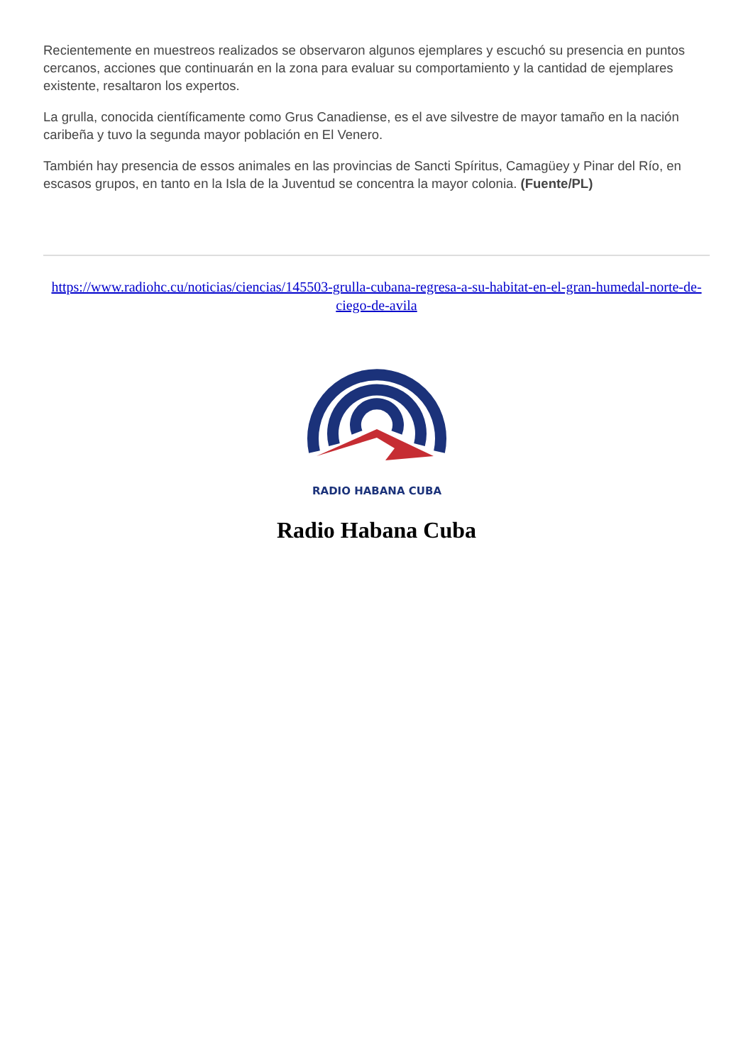Recientemente en muestreos realizados se observaron algunos ejemplares y escuchó su presencia en puntos cercanos, acciones que continuarán en la zona para evaluar su comportamiento y la cantidad de ejemplares existente, resaltaron los expertos.
La grulla, conocida científicamente como Grus Canadiense, es el ave silvestre de mayor tamaño en la nación caribeña y tuvo la segunda mayor población en El Venero.
También hay presencia de essos animales en las provincias de Sancti Spíritus, Camagüey y Pinar del Río, en escasos grupos, en tanto en la Isla de la Juventud se concentra la mayor colonia. (Fuente/PL)
https://www.radiohc.cu/noticias/ciencias/145503-grulla-cubana-regresa-a-su-habitat-en-el-gran-humedal-norte-de-ciego-de-avila
RADIO HABANA CUBA
Radio Habana Cuba